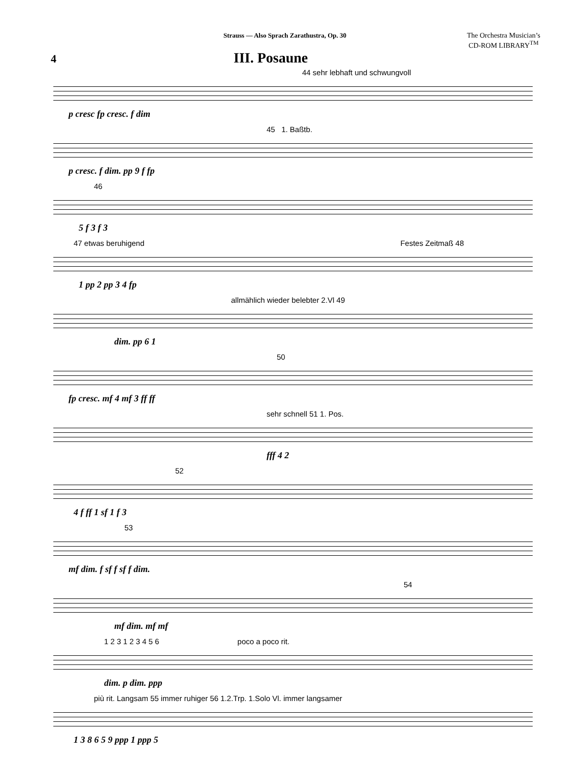Strauss — Also Sprach Zarathustra, Op. 30
The Orchestra Musician’s
CD-ROM LIBRARY<sup>TM</sup>
4
III. Posaune
44 sehr lebhaft und schwungvoll
p cresc fp cresc. f dim
45 1. Baßtb.
p cresc. f dim. pp 9 f fp
46
5 f 3 f 3
47 etwas beruhigend Festes Zeitmaß 48
1 pp 2 pp 3 4 fp
allmählich wieder belebter 2.Vl 49
dim. pp 6 1
50
fp cresc. mf 4 mf 3 ff ff
sehr schnell 51 1. Pos.
fff 4 2
52
4 f ff 1 sf 1 f 3
53
mf dim. f sf f sf f dim.
54
mf dim. mf mf
1 2 3 1 2 3 4 5 6 poco a poco rit.
dim. p dim. ppp
più rit. Langsam 55 immer ruhiger 56 1.2.Trp. 1.Solo Vl. immer langsamer
1 3 8 6 5 9 ppp 1 ppp 5